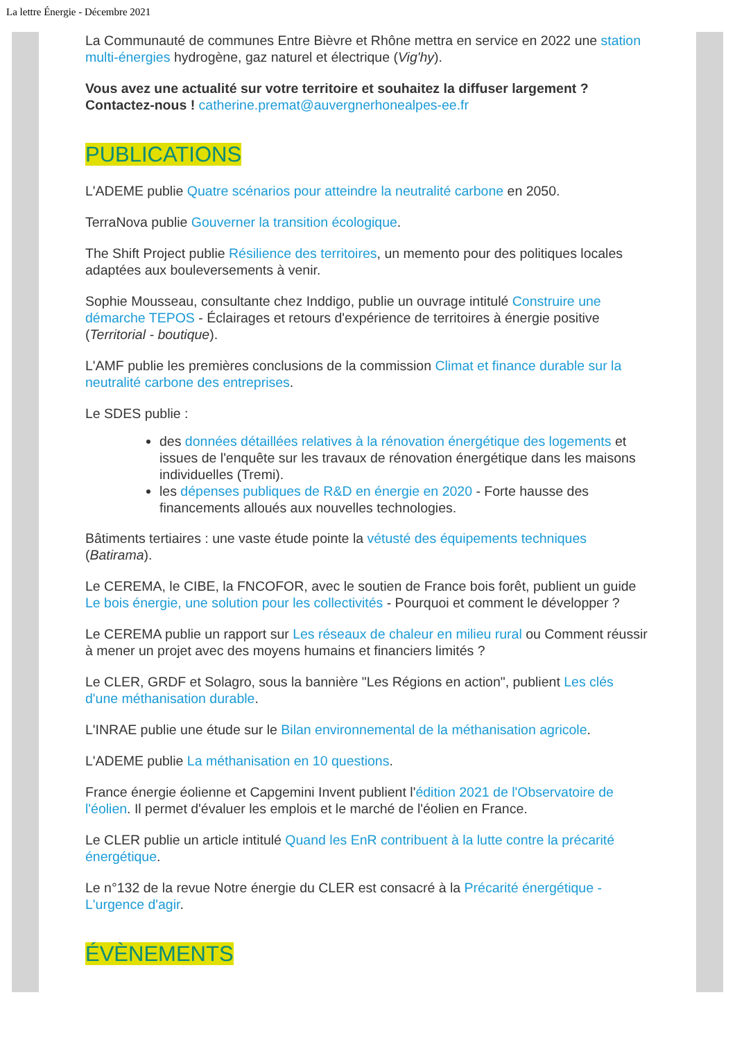La lettre Énergie - Décembre 2021
La Communauté de communes Entre Bièvre et Rhône mettra en service en 2022 une station multi-énergies hydrogène, gaz naturel et électrique (Vig'hy).
Vous avez une actualité sur votre territoire et souhaitez la diffuser largement ? Contactez-nous ! catherine.premat@auvergnerhonealpes-ee.fr
PUBLICATIONS
L'ADEME publie Quatre scénarios pour atteindre la neutralité carbone en 2050.
TerraNova publie Gouverner la transition écologique.
The Shift Project publie Résilience des territoires, un memento pour des politiques locales adaptées aux bouleversements à venir.
Sophie Mousseau, consultante chez Inddigo, publie un ouvrage intitulé Construire une démarche TEPOS - Éclairages et retours d'expérience de territoires à énergie positive (Territorial - boutique).
L'AMF publie les premières conclusions de la commission Climat et finance durable sur la neutralité carbone des entreprises.
Le SDES publie :
des données détaillées relatives à la rénovation énergétique des logements et issues de l'enquête sur les travaux de rénovation énergétique dans les maisons individuelles (Tremi).
les dépenses publiques de R&D en énergie en 2020 - Forte hausse des financements alloués aux nouvelles technologies.
Bâtiments tertiaires : une vaste étude pointe la vétusté des équipements techniques (Batirama).
Le CEREMA, le CIBE, la FNCOFOR, avec le soutien de France bois forêt, publient un guide Le bois énergie, une solution pour les collectivités - Pourquoi et comment le développer ?
Le CEREMA publie un rapport sur Les réseaux de chaleur en milieu rural ou Comment réussir à mener un projet avec des moyens humains et financiers limités ?
Le CLER, GRDF et Solagro, sous la bannière "Les Régions en action", publient Les clés d'une méthanisation durable.
L'INRAE publie une étude sur le Bilan environnemental de la méthanisation agricole.
L'ADEME publie La méthanisation en 10 questions.
France énergie éolienne et Capgemini Invent publient l'édition 2021 de l'Observatoire de l'éolien. Il permet d'évaluer les emplois et le marché de l'éolien en France.
Le CLER publie un article intitulé Quand les EnR contribuent à la lutte contre la précarité énergétique.
Le n°132 de la revue Notre énergie du CLER est consacré à la Précarité énergétique - L'urgence d'agir.
ÉVÈNEMENTS